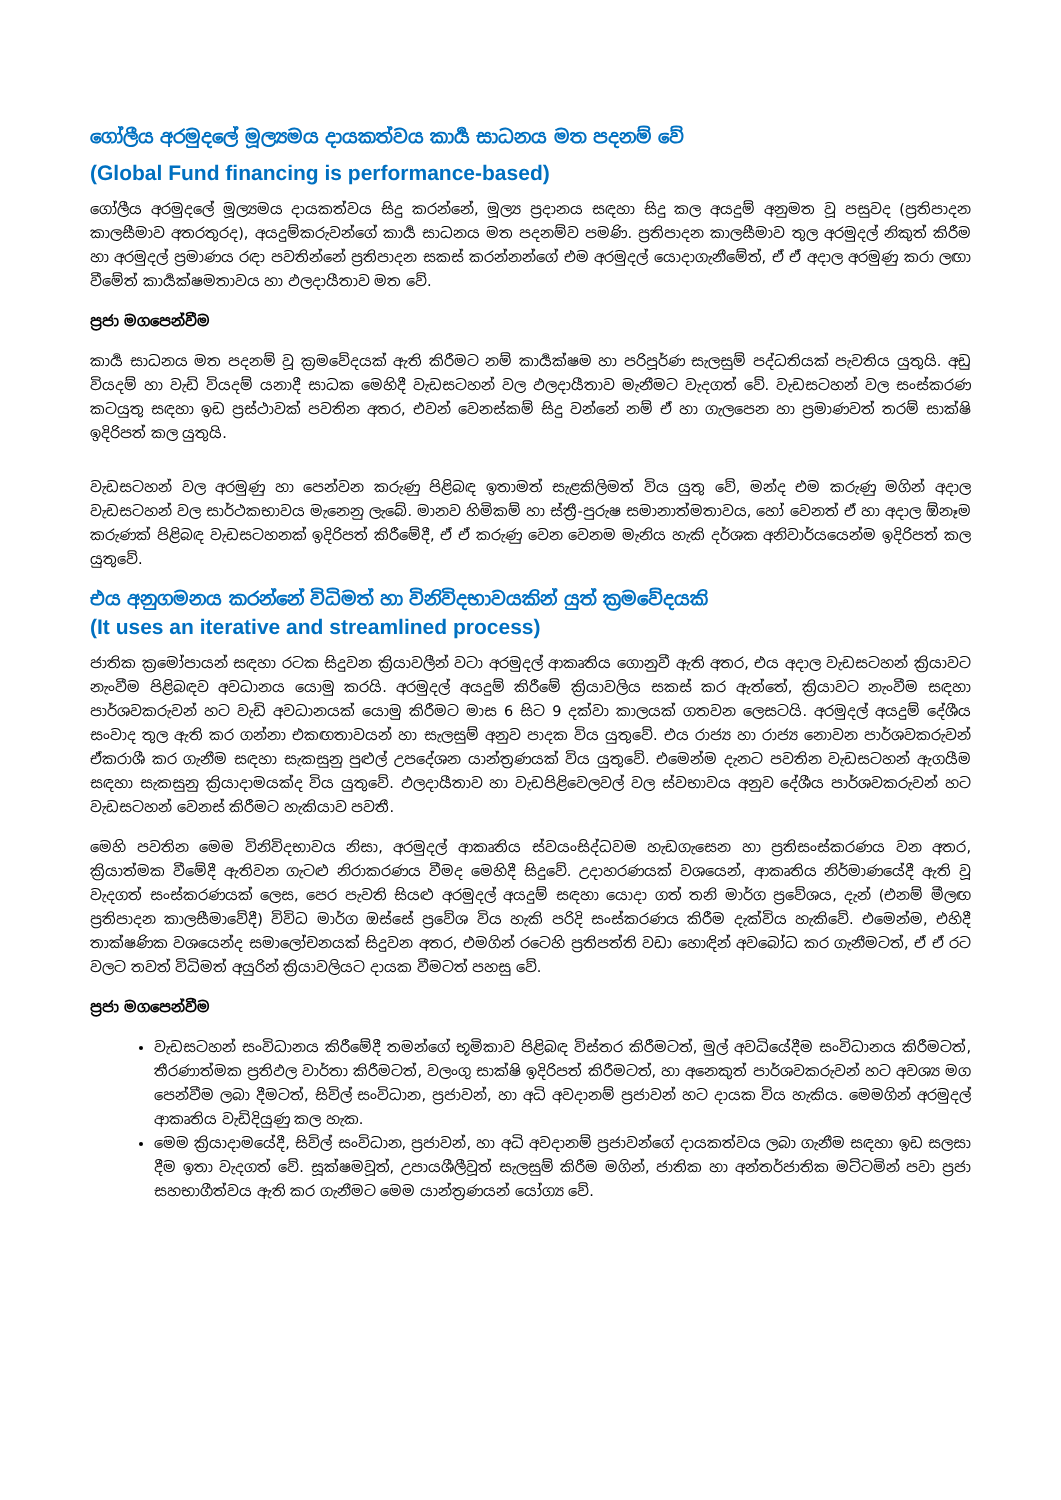ගෝලීය අරමුදලේ මූල්‍යමය දායකත්වය කාර්‍ය සාධනය මත පදනම් වේ
(Global Fund financing is performance-based)
ගෝලීය අරමුදලේ මූල්‍යමය දායකත්වය සිදු කරන්නේ, මූල්‍ය ප්‍රදානය සඳහා සිදු කල අයදුම් අනුමත වූ පසුවද (ප්‍රතිපාදන කාලසීමාව අතරතුරද), අයදුම්කරුවන්ගේ කාර්‍ය සාධනය මත පදනම්ව පමණි. ප්‍රතිපාදන කාලසීමාව තුල අරමුදල් නිකුත් කිරීම හා අරමුදල් ප්‍රමාණය රඳා පවතින්නේ ප්‍රතිපාදන සකස් කරන්නන්ගේ එම අරමුදල් යොදාගැනීමේත්, ඒ ඒ අදාල අරමුණු කරා ලඟා වීමේත් කාර්‍යක්ෂමතාවය හා ඵලදායීතාව මත වේ.
ප්‍රජා මගපෙන්වීම
කාර්‍ය සාධනය මත පදනම් වූ ක්‍රමවේදයක් ඇති කිරීමට නම් කාර්‍යක්ෂම හා පරිපූර්ණ සැලසුම් පද්ධතියක් පැවතිය යුතුයි. අඩු වියදම් හා වැඩි වියදම් යනාදී සාධක මෙහිදී වැඩසටහන් වල ඵලදායීතාව මැනීමට වැදගත් වේ. වැඩසටහන් වල සංස්කරණ කටයුතු සඳහා ඉඩ ප්‍රස්ථාවක් පවතින අතර, එවන් වෙනස්කම් සිදු වන්නේ නම් ඒ හා ගැලපෙන හා ප්‍රමාණවත් තරම් සාක්ෂි ඉදිරිපත් කල යුතුයි.
වැඩසටහන් වල අරමුණු හා පෙන්වන කරුණු පිළිබඳ ඉතාමත් සැළකිලිමත් විය යුතු වේ, මන්ද එම කරුණු මගින් අදාල වැඩසටහන් වල සාර්ථකභාවය මැනෙනු ලැබේ. මානව හිමිකම් හා ස්ත්‍රී-පුරුෂ සමානාත්මතාවය, හෝ වෙනත් ඒ හා අදාල ඕනෑම කරුණක් පිළිබඳ වැඩසටහනක් ඉදිරිපත් කිරීමේදී, ඒ ඒ කරුණු වෙන වෙනම මැනිය හැකි දර්ශක අනිවාර්යයෙන්ම ඉදිරිපත් කල යුතුවේ.
එය අනුගමනය කරන්නේ විධිමත් හා විනිවිදභාවයකින් යුත් ක්‍රමවේදයකි
(It uses an iterative and streamlined process)
ජාතික ක්‍රමෝපායන් සඳහා රටක සිදුවන ක්‍රියාවලීන් වටා අරමුදල් ආකෘතිය ගොනුවී ඇති අතර, එය අදාල වැඩසටහන් ක්‍රියාවට නැංවීම පිළිබඳව අවධානය යොමු කරයි. අරමුදල් අයදුම් කිරීමේ ක්‍රියාවලිය සකස් කර ඇත්තේ, ක්‍රියාවට නැංවීම සඳහා පාර්ශවකරුවන් හට වැඩි අවධානයක් යොමු කිරීමට මාස 6 සිට 9 දක්වා කාලයක් ගතවන ලෙසටයි. අරමුදල් අයදුම් දේශීය සංවාද තුල ඇති කර ගන්නා එකඟතාවයන් හා සැලසුම් අනුව පාදක විය යුතුවේ. එය රාජ්‍ය හා රාජ්‍ය නොවන පාර්ශවකරුවන් ඒකරාශී කර ගැනීම සඳහා සැකසුනු පුළුල් උපදේශන යාන්ත්‍රණයක් විය යුතුවේ. එමෙන්ම දැනට පවතින වැඩසටහන් ඇගයීම සඳහා සැකසුනු ක්‍රියාදාමයක්ද විය යුතුවේ. ඵලදායීතාව හා වැඩපිළිවෙලවල් වල ස්වභාවය අනුව දේශීය පාර්ශවකරුවන් හට වැඩසටහන් වෙනස් කිරීමට හැකියාව පවතී.
මෙහි පවතින මෙම විනිවිදභාවය නිසා, අරමුදල් ආකෘතිය ස්වයංසිද්ධවම හැඩගැසෙන හා ප්‍රතිසංස්කරණය වන අතර, ක්‍රියාත්මක වීමේදී ඇතිවන ගැටළු නිරාකරණය වීමද මෙහිදී සිදුවේ. උදාහරණයක් වශයෙන්, ආකෘතිය නිර්මාණයේදී ඇති වූ වැදගත් සංස්කරණයක් ලෙස, පෙර පැවති සියළු අරමුදල් අයදුම් සඳහා යොදා ගත් තනි මාර්ග ප්‍රවේශය, දැන් (එනම් මීලඟ ප්‍රතිපාදන කාලසීමාවේදී) විවිධ මාර්ග ඔස්සේ ප්‍රවේශ විය හැකි පරිදි සංස්කරණය කිරීම දැක්විය හැකිවේ. එමෙන්ම, එහිදී තාක්ෂණික වශයෙන්ද සමාලෝචනයක් සිදුවන අතර, එමගින් රටෙහි ප්‍රතිපත්ති වඩා හොඳින් අවබෝධ කර ගැනීමටත්, ඒ ඒ රට වලට තවත් විධිමත් අයුරින් ක්‍රියාවලියට දායක වීමටත් පහසු වේ.
ප්‍රජා මගපෙන්වීම
වැඩසටහන් සංවිධානය කිරීමේදී තමන්ගේ භූමිකාව පිළිබඳ විස්තර කිරීමටත්, මුල් අවධියේදීම සංවිධානය කිරීමටත්, තීරණාත්මක ප්‍රතිඵල වාර්තා කිරීමටත්, වලංගු සාක්ෂි ඉදිරිපත් කිරීමටත්, හා අනෙකුත් පාර්ශවකරුවන් හට අවශ්‍ය මග පෙන්වීම ලබා දීමටත්, සිවිල් සංවිධාන, ප්‍රජාවන්, හා අධි අවදානම් ප්‍රජාවන් හට දායක විය හැකිය. මෙමගින් අරමුදල් ආකෘතිය වැඩිදියුණු කල හැක.
මෙම ක්‍රියාදාමයේදී, සිවිල් සංවිධාන, ප්‍රජාවන්, හා අධි අවදානම් ප්‍රජාවන්ගේ දායකත්වය ලබා ගැනීම සඳහා ඉඩ සලසා දීම ඉතා වැදගත් වේ. සූක්ෂමවූත්, උපායශීලීවූත් සැලසුම් කිරීම මගින්, ජාතික හා අන්තර්ජාතික මට්ටමින් පවා ප්‍රජා සහභාගීත්වය ඇති කර ගැනීමට මෙම යාන්ත්‍රණයන් යෝග්‍ය වේ.